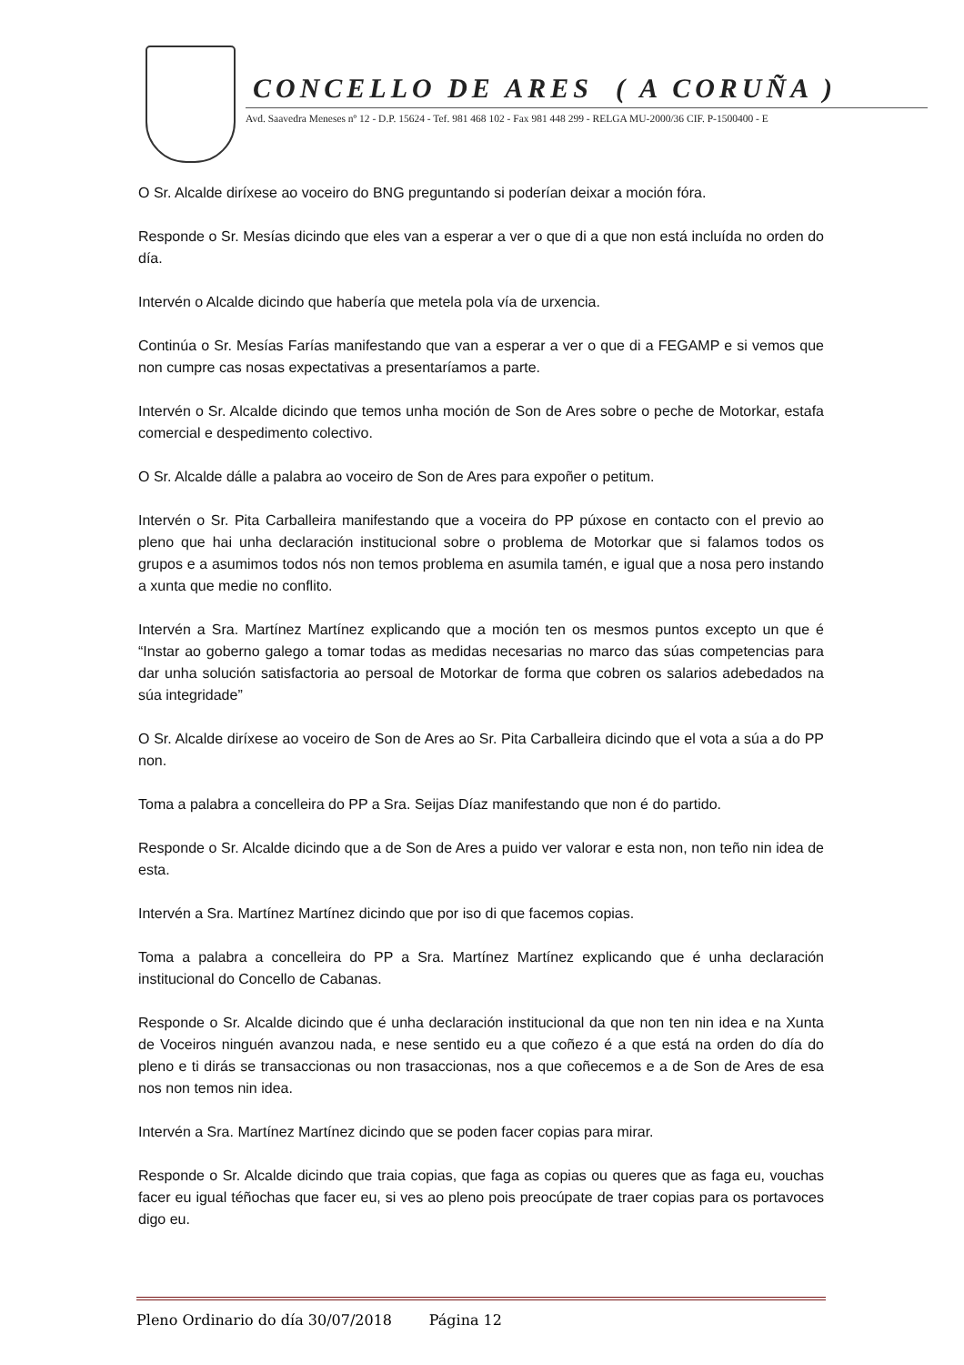CONCELLO DE ARES ( A CORUÑA )
Avd. Saavedra Meneses nº 12 - D.P. 15624 - Tef. 981 468 102 - Fax 981 448 299 - RELGA MU-2000/36 CIF. P-1500400 - E
O Sr. Alcalde diríxese ao voceiro do BNG preguntando si poderían deixar a moción fóra.
Responde o Sr. Mesías dicindo que eles van a esperar a ver o que di a que non está incluída no orden do día.
Intervén o Alcalde dicindo que habería que metela pola vía de urxencia.
Continúa o Sr. Mesías Farías manifestando que van a esperar a ver o que di a FEGAMP e si vemos que non cumpre cas nosas expectativas a presentaríamos a parte.
Intervén o Sr. Alcalde dicindo que temos unha moción de Son de Ares sobre o peche de Motorkar, estafa comercial e despedimento colectivo.
O Sr. Alcalde dálle a palabra ao voceiro de Son de Ares para expoñer o petitum.
Intervén o Sr. Pita Carballeira manifestando que a voceira do PP púxose en contacto con el previo ao pleno que hai unha declaración institucional sobre o problema de Motorkar que si falamos todos os grupos e a asumimos todos nós non temos problema en asumila tamén, e igual que a nosa pero instando a xunta que medie no conflito.
Intervén a Sra. Martínez Martínez explicando que a moción ten os mesmos puntos excepto un que é “Instar ao goberno galego a tomar todas as medidas necesarias no marco das súas competencias para dar unha solución satisfactoria ao persoal de Motorkar de forma que cobren os salarios adebedados na súa integridade”
O Sr. Alcalde diríxese ao voceiro de Son de Ares ao Sr. Pita Carballeira dicindo que el vota a súa a do PP non.
Toma a palabra a concelleira do PP a Sra. Seijas Díaz manifestando que non é do partido.
Responde o Sr. Alcalde dicindo que a de Son de Ares a puido ver valorar e esta non, non teño nin idea de esta.
Intervén a Sra. Martínez Martínez dicindo que por iso di que facemos copias.
Toma a palabra a concelleira do PP a Sra. Martínez Martínez explicando que é unha declaración institucional do Concello de Cabanas.
Responde o Sr. Alcalde dicindo que é unha declaración institucional da que non ten nin idea e na Xunta de Voceiros ninguén avanzou nada, e nese sentido eu a que coñezo é a que está na orden do día do pleno e ti dirás se transaccionas ou non trasaccionas, nos a que coñecemos e a de Son de Ares de esa nos non temos nin idea.
Intervén a Sra. Martínez Martínez dicindo que se poden facer copias para mirar.
Responde o Sr. Alcalde dicindo que traia copias, que faga as copias ou queres que as faga eu, vouchas facer eu igual téñochas que facer eu, si ves ao pleno pois preocúpate de traer copias para os portavoces digo eu.
Pleno Ordinario do día 30/07/2018 Página 12